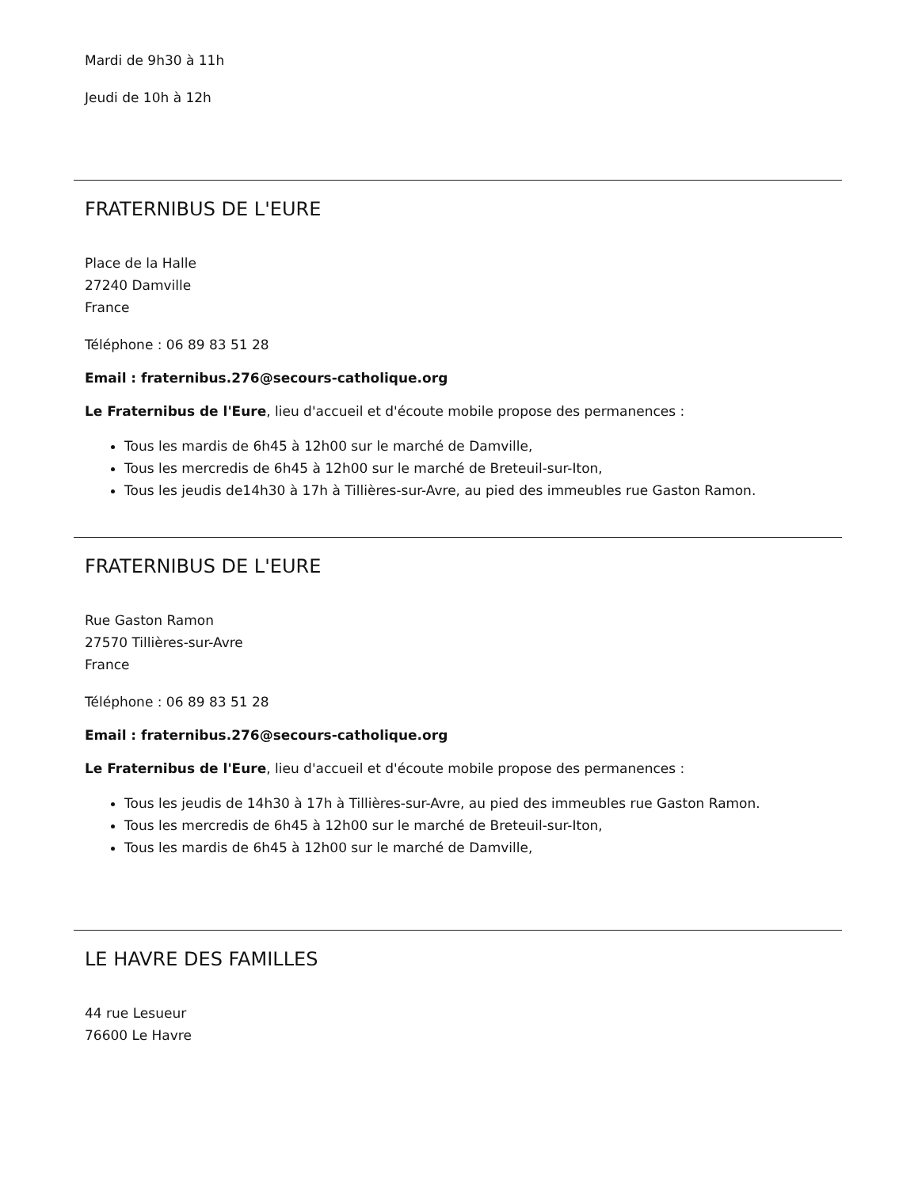Mardi de 9h30 à 11h
Jeudi de 10h à 12h
FRATERNIBUS DE L'EURE
Place de la Halle
27240 Damville
France
Téléphone : 06 89 83 51 28
Email : fraternibus.276@secours-catholique.org
Le Fraternibus de l'Eure, lieu d'accueil et d'écoute mobile propose des permanences :
Tous les mardis de 6h45 à 12h00 sur le marché de Damville,
Tous les mercredis de 6h45 à 12h00 sur le marché de Breteuil-sur-Iton,
Tous les jeudis de14h30 à 17h à Tillières-sur-Avre, au pied des immeubles rue Gaston Ramon.
FRATERNIBUS DE L'EURE
Rue Gaston Ramon
27570 Tillières-sur-Avre
France
Téléphone : 06 89 83 51 28
Email : fraternibus.276@secours-catholique.org
Le Fraternibus de l'Eure, lieu d'accueil et d'écoute mobile propose des permanences :
Tous les jeudis de 14h30 à 17h à Tillières-sur-Avre, au pied des immeubles rue Gaston Ramon.
Tous les mercredis de 6h45 à 12h00 sur le marché de Breteuil-sur-Iton,
Tous les mardis de 6h45 à 12h00 sur le marché de Damville,
LE HAVRE DES FAMILLES
44 rue Lesueur
76600 Le Havre